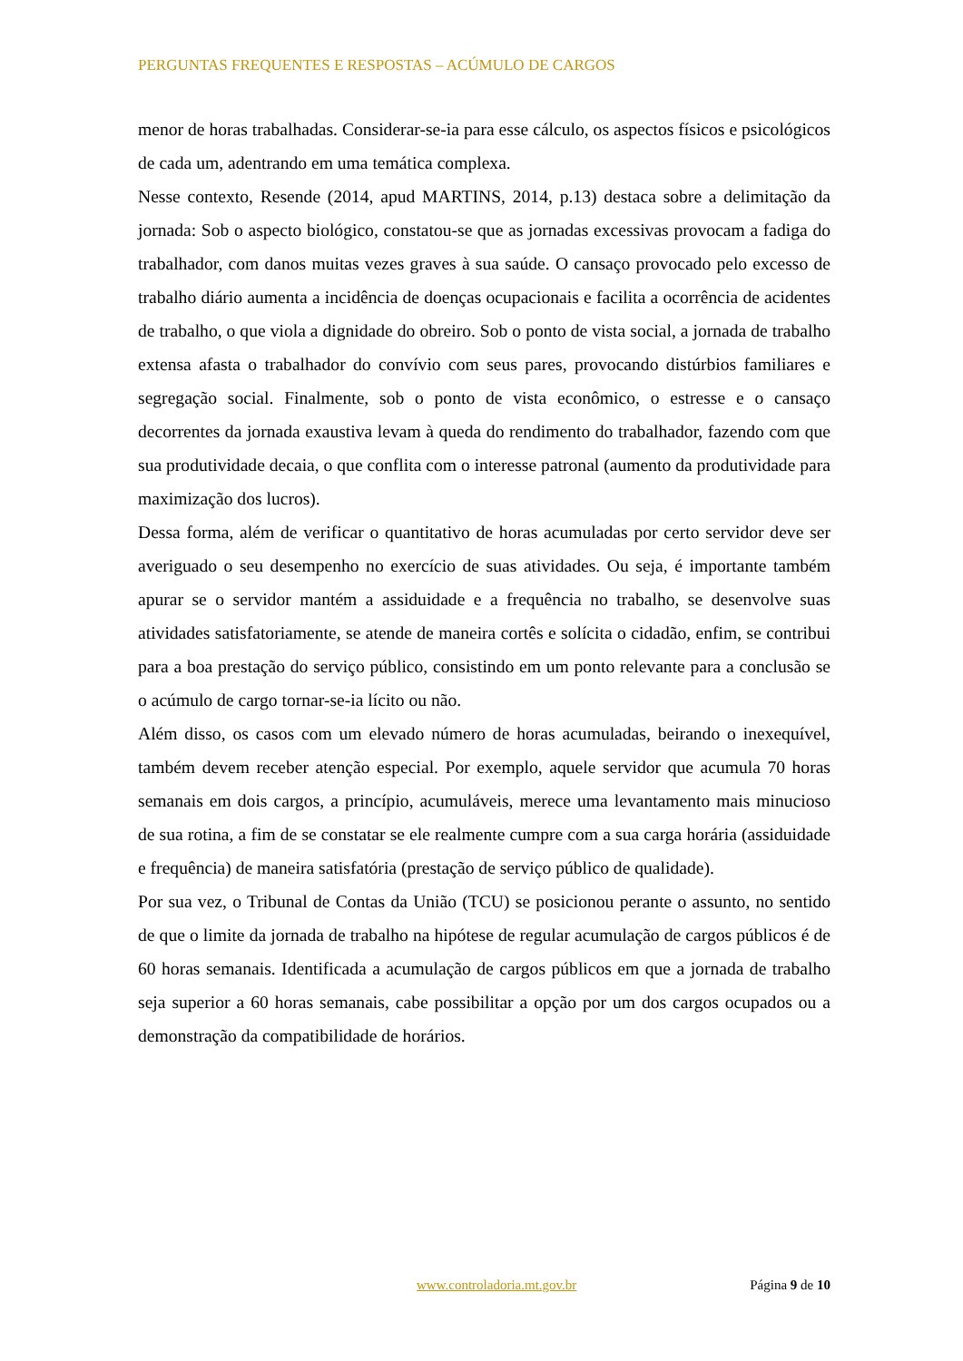PERGUNTAS FREQUENTES E RESPOSTAS – ACÚMULO DE CARGOS
menor de horas trabalhadas. Considerar-se-ia para esse cálculo, os aspectos físicos e psicológicos de cada um, adentrando em uma temática complexa.
Nesse contexto, Resende (2014, apud MARTINS, 2014, p.13) destaca sobre a delimitação da jornada: Sob o aspecto biológico, constatou-se que as jornadas excessivas provocam a fadiga do trabalhador, com danos muitas vezes graves à sua saúde. O cansaço provocado pelo excesso de trabalho diário aumenta a incidência de doenças ocupacionais e facilita a ocorrência de acidentes de trabalho, o que viola a dignidade do obreiro. Sob o ponto de vista social, a jornada de trabalho extensa afasta o trabalhador do convívio com seus pares, provocando distúrbios familiares e segregação social. Finalmente, sob o ponto de vista econômico, o estresse e o cansaço decorrentes da jornada exaustiva levam à queda do rendimento do trabalhador, fazendo com que sua produtividade decaia, o que conflita com o interesse patronal (aumento da produtividade para maximização dos lucros).
Dessa forma, além de verificar o quantitativo de horas acumuladas por certo servidor deve ser averiguado o seu desempenho no exercício de suas atividades. Ou seja, é importante também apurar se o servidor mantém a assiduidade e a frequência no trabalho, se desenvolve suas atividades satisfatoriamente, se atende de maneira cortês e solícita o cidadão, enfim, se contribui para a boa prestação do serviço público, consistindo em um ponto relevante para a conclusão se o acúmulo de cargo tornar-se-ia lícito ou não.
Além disso, os casos com um elevado número de horas acumuladas, beirando o inexequível, também devem receber atenção especial. Por exemplo, aquele servidor que acumula 70 horas semanais em dois cargos, a princípio, acumuláveis, merece uma levantamento mais minucioso de sua rotina, a fim de se constatar se ele realmente cumpre com a sua carga horária (assiduidade e frequência) de maneira satisfatória (prestação de serviço público de qualidade).
Por sua vez, o Tribunal de Contas da União (TCU) se posicionou perante o assunto, no sentido de que o limite da jornada de trabalho na hipótese de regular acumulação de cargos públicos é de 60 horas semanais. Identificada a acumulação de cargos públicos em que a jornada de trabalho seja superior a 60 horas semanais, cabe possibilitar a opção por um dos cargos ocupados ou a demonstração da compatibilidade de horários.
www.controladoria.mt.gov.br Página 9 de 10